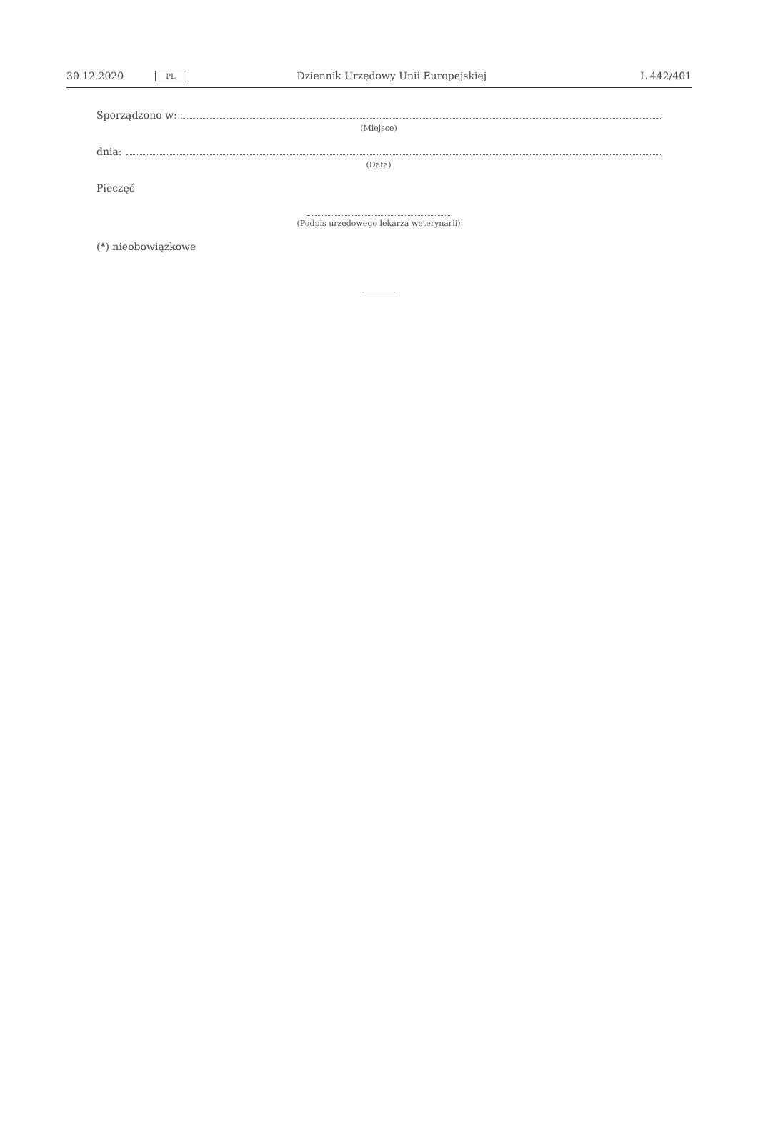30.12.2020 PL Dziennik Urzędowy Unii Europejskiej L 442/401
Sporządzono w:
(Miejsce)
dnia:
(Data)
Pieczęć
(Podpis urzędowego lekarza weterynarii)
(*) nieobowiązkowe